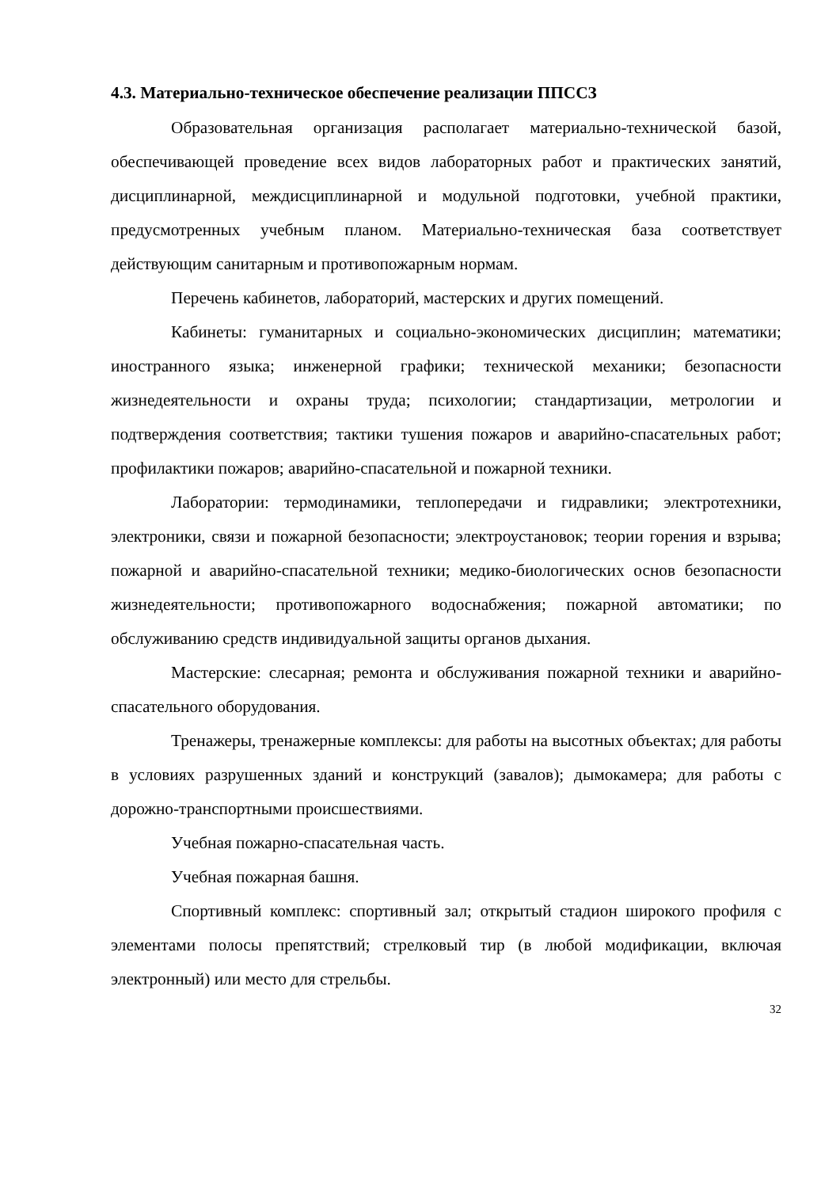4.3. Материально-техническое обеспечение реализации ППССЗ
Образовательная организация располагает материально-технической базой, обеспечивающей проведение всех видов лабораторных работ и практических занятий, дисциплинарной, междисциплинарной и модульной подготовки, учебной практики, предусмотренных учебным планом. Материально-техническая база соответствует действующим санитарным и противопожарным нормам.
Перечень кабинетов, лабораторий, мастерских и других помещений.
Кабинеты: гуманитарных и социально-экономических дисциплин; математики; иностранного языка; инженерной графики; технической механики; безопасности жизнедеятельности и охраны труда; психологии; стандартизации, метрологии и подтверждения соответствия; тактики тушения пожаров и аварийно-спасательных работ; профилактики пожаров; аварийно-спасательной и пожарной техники.
Лаборатории: термодинамики, теплопередачи и гидравлики; электротехники, электроники, связи и пожарной безопасности; электроустановок; теории горения и взрыва; пожарной и аварийно-спасательной техники; медико-биологических основ безопасности жизнедеятельности; противопожарного водоснабжения; пожарной автоматики; по обслуживанию средств индивидуальной защиты органов дыхания.
Мастерские: слесарная; ремонта и обслуживания пожарной техники и аварийно-спасательного оборудования.
Тренажеры, тренажерные комплексы: для работы на высотных объектах; для работы в условиях разрушенных зданий и конструкций (завалов); дымокамера; для работы с дорожно-транспортными происшествиями.
Учебная пожарно-спасательная часть.
Учебная пожарная башня.
Спортивный комплекс: спортивный зал; открытый стадион широкого профиля с элементами полосы препятствий; стрелковый тир (в любой модификации, включая электронный) или место для стрельбы.
32